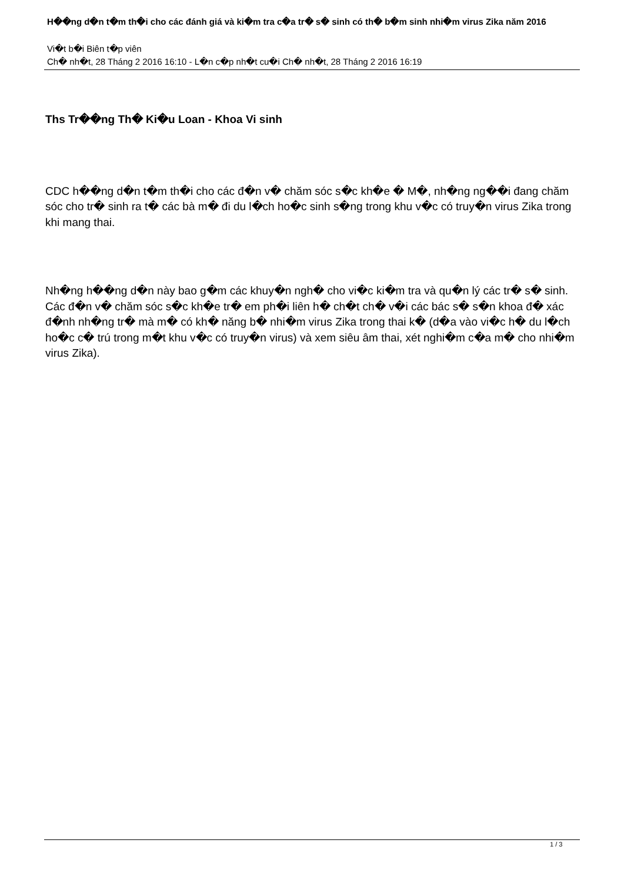H��ng d�n t�m th�i cho các đánh giá và ki�m tra c�a tr� s� sinh có th� b�m sinh nhi�m virus Zika năm 2016
Vi�t b�i Biên t�p viên
Ch� nh�t, 28 Tháng 2 2016 16:10 - L�n c�p nh�t cu�i Ch� nh�t, 28 Tháng 2 2016 16:19
Ths Tr��ng Th� Ki�u Loan - Khoa Vi sinh
CDC h��ng d�n t�m th�i cho các đ�n v� chăm sóc s�c kh�e � M�, nh�ng ng��i đang chăm sóc cho tr� sinh ra t� các bà m� đi du l�ch ho�c sinh s�ng trong khu v�c có truy�n virus Zika trong khi mang thai.
Nh�ng h��ng d�n này bao g�m các khuy�n ngh� cho vi�c ki�m tra và qu�n lý các tr� s� sinh. Các đ�n v� chăm sóc s�c kh�e tr� em ph�i liên h� ch�t ch� v�i các bác s� s�n khoa đ� xác đ�nh nh�ng tr� mà m� có kh� năng b� nhi�m virus Zika trong thai k� (d�a vào vi�c h� du l�ch ho�c c� trú trong m�t khu v�c có truy�n virus) và xem siêu âm thai, xét nghi�m c�a m� cho nhi�m virus Zika).
1 / 3